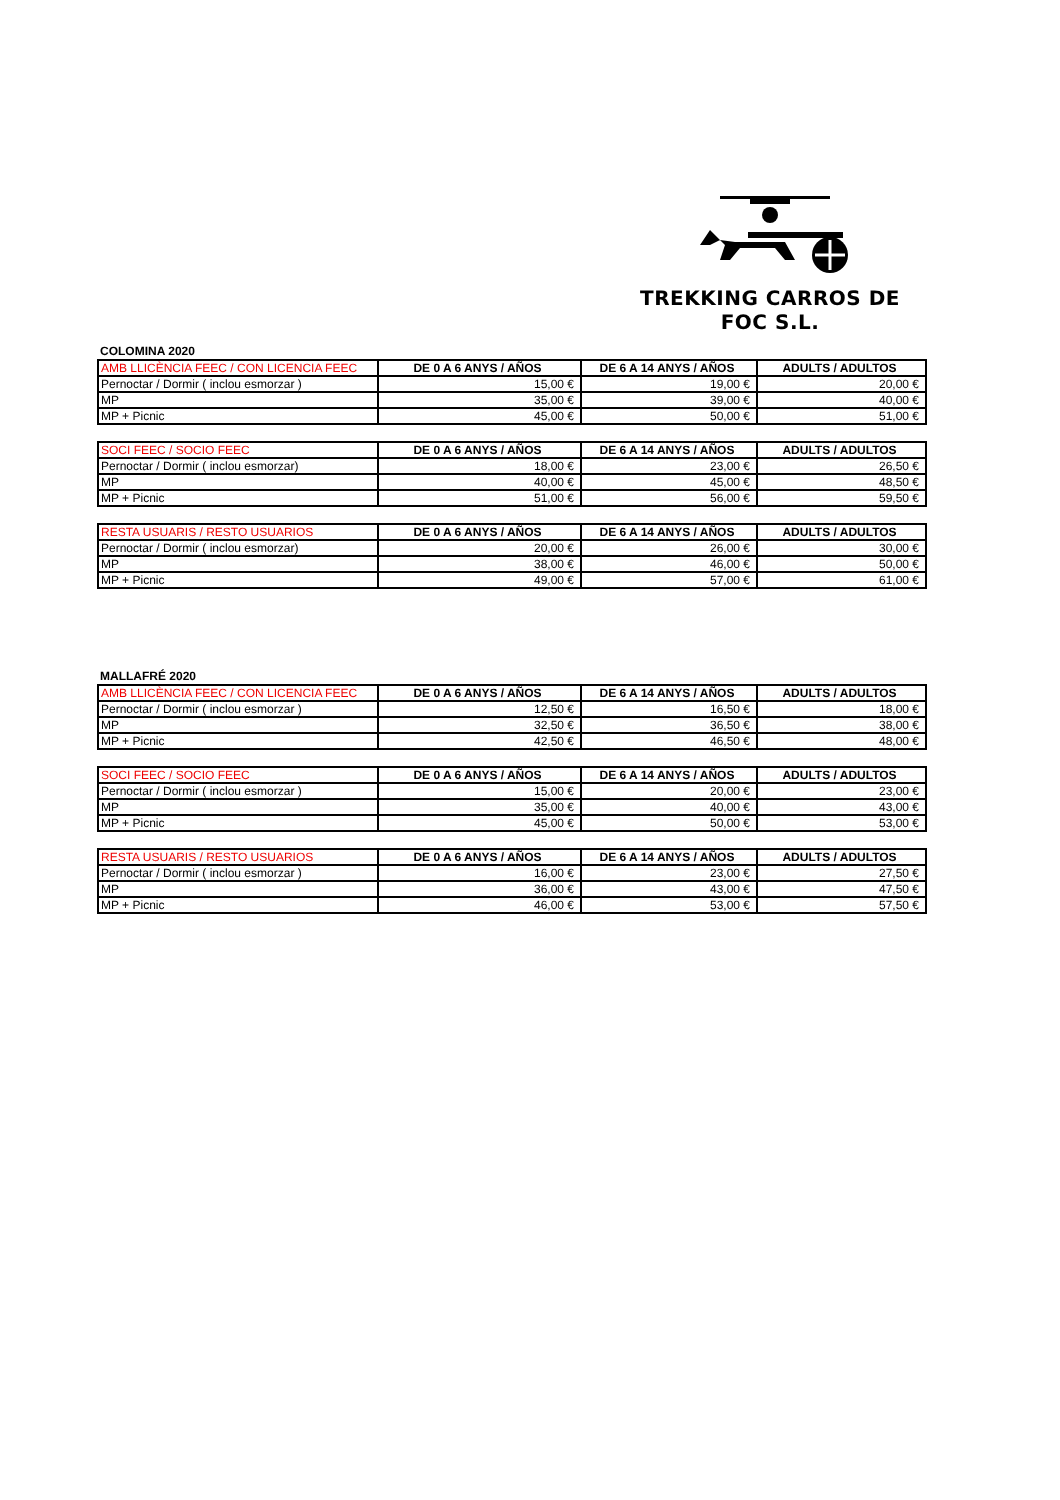TREKKING CARROS DE FOC S.L.
COLOMINA 2020
| AMB LLICÈNCIA FEEC / CON LICENCIA FEEC | DE 0 A 6 ANYS / AÑOS | DE 6 A 14 ANYS / AÑOS | ADULTS / ADULTOS |
| --- | --- | --- | --- |
| Pernoctar / Dormir ( inclou esmorzar ) | 15,00 € | 19,00 € | 20,00 € |
| MP | 35,00 € | 39,00 € | 40,00 € |
| MP + Picnic | 45,00 € | 50,00 € | 51,00 € |
| SOCI FEEC / SOCIO FEEC | DE 0 A 6 ANYS / AÑOS | DE 6 A 14 ANYS / AÑOS | ADULTS / ADULTOS |
| --- | --- | --- | --- |
| Pernoctar / Dormir ( inclou esmorzar) | 18,00 € | 23,00 € | 26,50 € |
| MP | 40,00 € | 45,00 € | 48,50 € |
| MP + Picnic | 51,00 € | 56,00 € | 59,50 € |
| RESTA USUARIS / RESTO USUARIOS | DE 0 A 6 ANYS / AÑOS | DE 6 A 14 ANYS / AÑOS | ADULTS / ADULTOS |
| --- | --- | --- | --- |
| Pernoctar / Dormir ( inclou esmorzar) | 20,00 € | 26,00 € | 30,00 € |
| MP | 38,00 € | 46,00 € | 50,00 € |
| MP + Picnic | 49,00 € | 57,00 € | 61,00 € |
MALLAFRÉ 2020
| AMB LLICÈNCIA FEEC / CON LICENCIA FEEC | DE 0 A 6 ANYS / AÑOS | DE 6 A 14 ANYS / AÑOS | ADULTS / ADULTOS |
| --- | --- | --- | --- |
| Pernoctar / Dormir ( inclou esmorzar ) | 12,50 € | 16,50 € | 18,00 € |
| MP | 32,50 € | 36,50 € | 38,00 € |
| MP + Picnic | 42,50 € | 46,50 € | 48,00 € |
| SOCI FEEC / SOCIO FEEC | DE 0 A 6 ANYS / AÑOS | DE 6 A 14 ANYS / AÑOS | ADULTS / ADULTOS |
| --- | --- | --- | --- |
| Pernoctar / Dormir ( inclou esmorzar ) | 15,00 € | 20,00 € | 23,00 € |
| MP | 35,00 € | 40,00 € | 43,00 € |
| MP + Picnic | 45,00 € | 50,00 € | 53,00 € |
| RESTA USUARIS / RESTO USUARIOS | DE 0 A 6 ANYS / AÑOS | DE 6 A 14 ANYS / AÑOS | ADULTS / ADULTOS |
| --- | --- | --- | --- |
| Pernoctar / Dormir ( inclou esmorzar ) | 16,00 € | 23,00 € | 27,50 € |
| MP | 36,00 € | 43,00 € | 47,50 € |
| MP + Picnic | 46,00 € | 53,00 € | 57,50 € |